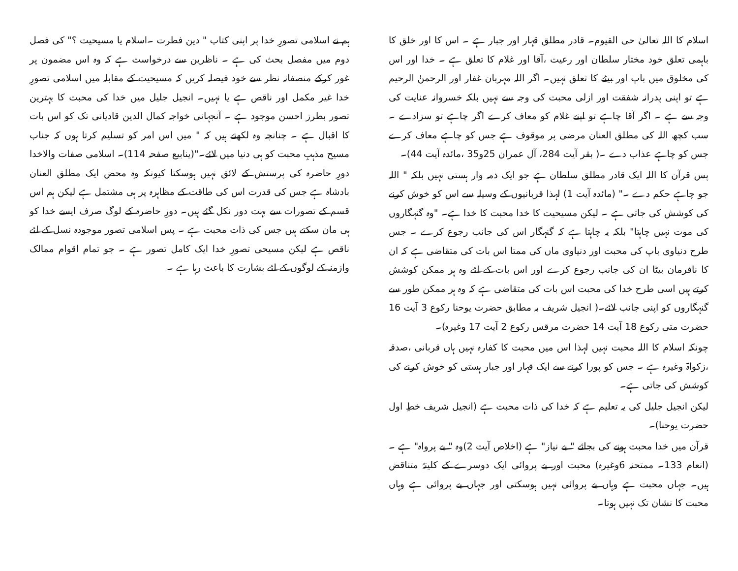اسلام کا اللہ تعالیٰ حی القیوم۔ قادر مطلق قہار اور جبار ہے ۔ اس کا اور خلق کا باہمی تعلق خود مختار سلطان اور رعیت ،آقا اور غلام کا تعلق ہے ۔ خدا اور اس کی مخلوق میں باپ اور بیٹے کا تعلق نہیں۔ اگر اللہ مہربان غفار اور الرحمنٰ الرحیم ہے تو اپنی پدرانہ شفقت اور ازلی محبت کی وجہ سے نہیں بلکہ خسروانہ عنایت کی وجہ سے ہے ۔ اگر آقا چاہے تو اپنے غلام کو معاف کرے اگر چاہے تو سزادے ۔ سب کچھ اللہ کی مطلق العنان مرضی پر موقوف ہے جس کو چاہے معاف کرے جس کو چاہے عذاب دے ۔( بقر آیت 284، آل عمران 25و35 ،مائدہ آیت 44)۔
پس قرآن کا اللہ ایک قادر مطلق سلطان ہے جو ایک ذمہ وار ہستی نہیں بلکہ " اللہ جو چاہے حکم دے ۔" (مائدہ آیت 1) لہذا قربانیوں کے وسیلہ سے اس کو خوش کرنے کی کوشش کی جاتی ہے ۔ لیکن مسیحیت کا خدا محبت کا خدا ہے۔ "وہ گنہگاروں کی موت نہیں چاہتا" بلکہ یہ چاہتا ہے کہ گنہگار اس کی جانب رجوع کرے ۔ جس طرح دنیاوی باپ کی محبت اور دنیاوی ماں کی ممتا اس بات کی متقاضی ہے کہ ان کا نافرمان بیٹا ان کی جانب رجوع کرے اور اس بات کے لئے وہ ہر ممکن کوشش کرتے ہیں اسی طرح خدا کی محبت اس بات کی متقاضی ہے کہ وہ ہر ممکن طور سے گنہگاروں کو اپنی جانب لائے۔( انجیل شریف بہ مطابق حضرت یوحنا رکوع 3 آیت 16 حضرت متی رکوع 18 آیت 14 حضرت مرقس رکوع 2 آیت 17 وغیرہ)۔
چونکہ اسلام کا اللہ محبت نہیں لہذا اس میں محبت کا کفارہ نہیں ہاں قربانی ،صدقہ ،زکواۃ وغیرہ ہے ۔ جس کو پورا کرنے سے ایک قہار اور جبار ہستی کو خوش کرنے کی کوشش کی جاتی ہے۔
لیکن انجیل جلیل کی یہ تعلیم ہے کہ خدا کی ذات محبت ہے (انجیل شریف خطِ اول حضرت یوحنا)۔
قرآن میں خدا محبت ہونے کی بجائے " بے نیاز" ہے (اخلاص آیت 2)وہ " بے پرواہ" ہے ۔ (انعام 133۔ ممتحنہ 6وغیرہ) محبت اور بے پروائی ایک دوسرے کے کلیتہً متناقض ہیں۔ جہاں محبت ہے وہاں بے پروائی نہیں ہوسکتی اور جہاں بے پروائی ہے وہاں محبت کا نشان تک نہیں ہوتا۔
ہم نے اسلامی تصورِ خدا پر اپنی کتاب " دین فطرت ۔اسلام یا مسیحیت ؟" کی فصل دوم میں مفصل بحث کی ہے ۔ ناظرین سے درخواست ہے کہ وہ اس مضمون پر غور کرکے منصفانہ نظر سے خود فیصلہ کریں کہ مسیحیت کے مقابلہ میں اسلامی تصورِ خدا غیر مکمل اور ناقص ہے یا نہیں۔ انجیل جلیل میں خدا کی محبت کا بہترین تصور بطرز احسن موجود ہے ۔ آنجہانی خواجہ کمال الدین قادیانی تک کو اس بات کا اقبال ہے ۔ چنانچہ وہ لکھتے ہیں کہ " میں اس امر کو تسلیم کرتا ہوں کہ جناب مسیح مذہبِ محبت کو ہی دنیا میں لائے۔"(ینابیع صفحہ 114)۔ اسلامی صفات والاخدا دورِ حاضرہ کی پرستش کے لائق نہیں ہوسکتا کیونکہ وہ محض ایک مطلق العنان بادشاہ ہے جس کی قدرت اس کی طاقت کے مظاہرہ پر ہی مشتمل ہے لیکن ہم اس قسم کے تصورات سے بہت دور نکل گئے ہیں۔ دورِ حاضرہ کے لوگ صرف ایسے خدا کو ہی مان سکتے ہیں جس کی ذات محبت ہے ۔ پس اسلامی تصور موجودہ نسل کے لئے ناقص ہے لیکن مسیحی تصورِ خدا ایک کامل تصور ہے ۔ جو تمام اقوام ممالک وازمنہ کے لوگوں کے لئے بشارت کا باعث رہا ہے ۔